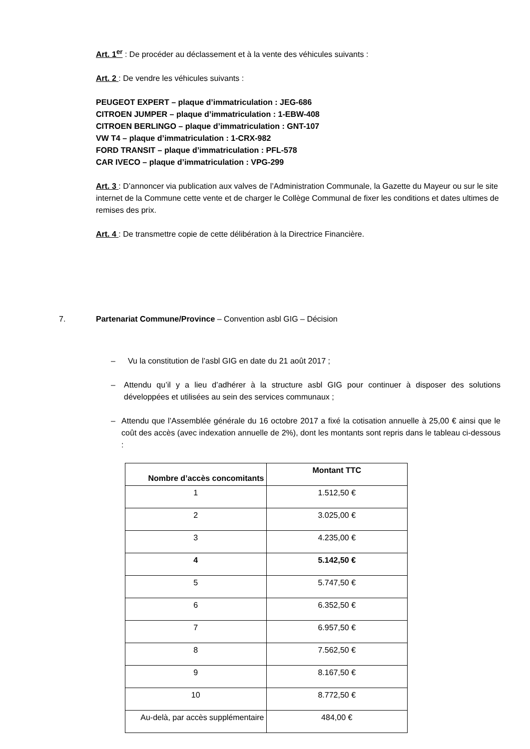Art. 1<sup>er</sup> : De procéder au déclassement et à la vente des véhicules suivants :
Art. 2 : De vendre les véhicules suivants :
PEUGEOT EXPERT – plaque d’immatriculation : JEG-686
CITROEN JUMPER – plaque d’immatriculation : 1-EBW-408
CITROEN BERLINGO – plaque d’immatriculation : GNT-107
VW T4 – plaque d’immatriculation : 1-CRX-982
FORD TRANSIT – plaque d’immatriculation : PFL-578
CAR IVECO – plaque d’immatriculation : VPG-299
Art. 3 : D’annoncer via publication aux valves de l’Administration Communale, la Gazette du Mayeur ou sur le site internet de la Commune cette vente et de charger le Collège Communal de fixer les conditions et dates ultimes de remises des prix.
Art. 4 : De transmettre copie de cette délibération à la Directrice Financière.
7. Partenariat Commune/Province – Convention asbl GIG – Décision
– Vu la constitution de l’asbl GIG en date du 21 août 2017 ;
– Attendu qu’il y a lieu d’adhérer à la structure asbl GIG pour continuer à disposer des solutions développées et utilisées au sein des services communaux ;
– Attendu que l’Assemblée générale du 16 octobre 2017 a fixé la cotisation annuelle à 25,00 € ainsi que le coût des accès (avec indexation annuelle de 2%), dont les montants sont repris dans le tableau ci-dessous :
| Nombre d’accès concomitants | Montant TTC |
| --- | --- |
| 1 | 1.512,50 € |
| 2 | 3.025,00 € |
| 3 | 4.235,00 € |
| 4 | 5.142,50 € |
| 5 | 5.747,50 € |
| 6 | 6.352,50 € |
| 7 | 6.957,50 € |
| 8 | 7.562,50 € |
| 9 | 8.167,50 € |
| 10 | 8.772,50 € |
| Au-delà, par accès supplémentaire | 484,00 € |